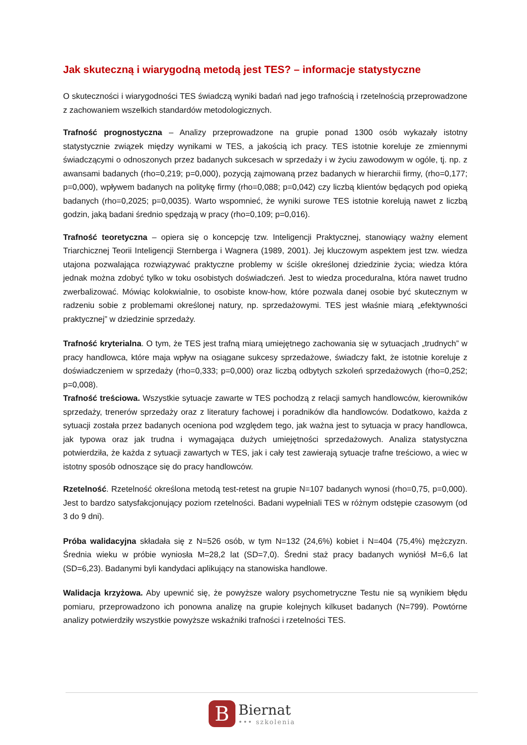Jak skuteczną i wiarygodną metodą jest TES? – informacje statystyczne
O skuteczności i wiarygodności TES świadczą wyniki badań nad jego trafnością i rzetelnością przeprowadzone z zachowaniem wszelkich standardów metodologicznych.
Trafność prognostyczna – Analizy przeprowadzone na grupie ponad 1300 osób wykazały istotny statystycznie związek między wynikami w TES, a jakością ich pracy. TES istotnie koreluje ze zmiennymi świadczącymi o odnoszonych przez badanych sukcesach w sprzedaży i w życiu zawodowym w ogóle, tj. np. z awansami badanych (rho=0,219; p=0,000), pozycją zajmowaną przez badanych w hierarchii firmy, (rho=0,177; p=0,000), wpływem badanych na politykę firmy (rho=0,088; p=0,042) czy liczbą klientów będących pod opieką badanych (rho=0,2025; p=0,0035). Warto wspomnieć, że wyniki surowe TES istotnie korelują nawet z liczbą godzin, jaką badani średnio spędzają w pracy (rho=0,109; p=0,016).
Trafność teoretyczna – opiera się o koncepcję tzw. Inteligencji Praktycznej, stanowiący ważny element Triarchicznej Teorii Inteligencji Sternberga i Wagnera (1989, 2001). Jej kluczowym aspektem jest tzw. wiedza utajona pozwalająca rozwiązywać praktyczne problemy w ściśle określonej dziedzinie życia; wiedza która jednak można zdobyć tylko w toku osobistych doświadczeń. Jest to wiedza proceduralna, która nawet trudno zwerbalizować. Mówiąc kolokwialnie, to osobiste know-how, które pozwala danej osobie być skutecznym w radzeniu sobie z problemami określonej natury, np. sprzedażowymi. TES jest właśnie miarą „efektywności praktycznej” w dziedzinie sprzedaży.
Trafność kryterialna. O tym, że TES jest trafną miarą umiejętnego zachowania się w sytuacjach „trudnych” w pracy handlowca, które maja wpływ na osiągane sukcesy sprzedażowe, świadczy fakt, że istotnie koreluje z doświadczeniem w sprzedaży (rho=0,333; p=0,000) oraz liczbą odbytych szkoleń sprzedażowych (rho=0,252; p=0,008).
Trafność treściowa. Wszystkie sytuacje zawarte w TES pochodzą z relacji samych handlowców, kierowników sprzedaży, trenerów sprzedaży oraz z literatury fachowej i poradników dla handlowców. Dodatkowo, każda z sytuacji została przez badanych oceniona pod względem tego, jak ważna jest to sytuacja w pracy handlowca, jak typowa oraz jak trudna i wymagająca dużych umiejętności sprzedażowych. Analiza statystyczna potwierdziła, że każda z sytuacji zawartych w TES, jak i cały test zawierają sytuacje trafne treściowo, a wiec w istotny sposób odnoszące się do pracy handlowców.
Rzetelność. Rzetelność określona metodą test-retest na grupie N=107 badanych wynosi (rho=0,75, p=0,000). Jest to bardzo satysfakcjonujący poziom rzetelności. Badani wypełniali TES w różnym odstępie czasowym (od 3 do 9 dni).
Próba walidacyjna składała się z N=526 osób, w tym N=132 (24,6%) kobiet i N=404 (75,4%) mężczyzn. Średnia wieku w próbie wyniosła M=28,2 lat (SD=7,0). Średni staż pracy badanych wyniósł M=6,6 lat (SD=6,23). Badanymi byli kandydaci aplikujący na stanowiska handlowe.
Walidacja krzyżowa. Aby upewnić się, że powyższe walory psychometryczne Testu nie są wynikiem błędu pomiaru, przeprowadzono ich ponowna analizę na grupie kolejnych kilkuset badanych (N=799). Powtórne analizy potwierdziły wszystkie powyższe wskaźniki trafności i rzetelności TES.
B
Biernat
••• szkolenia